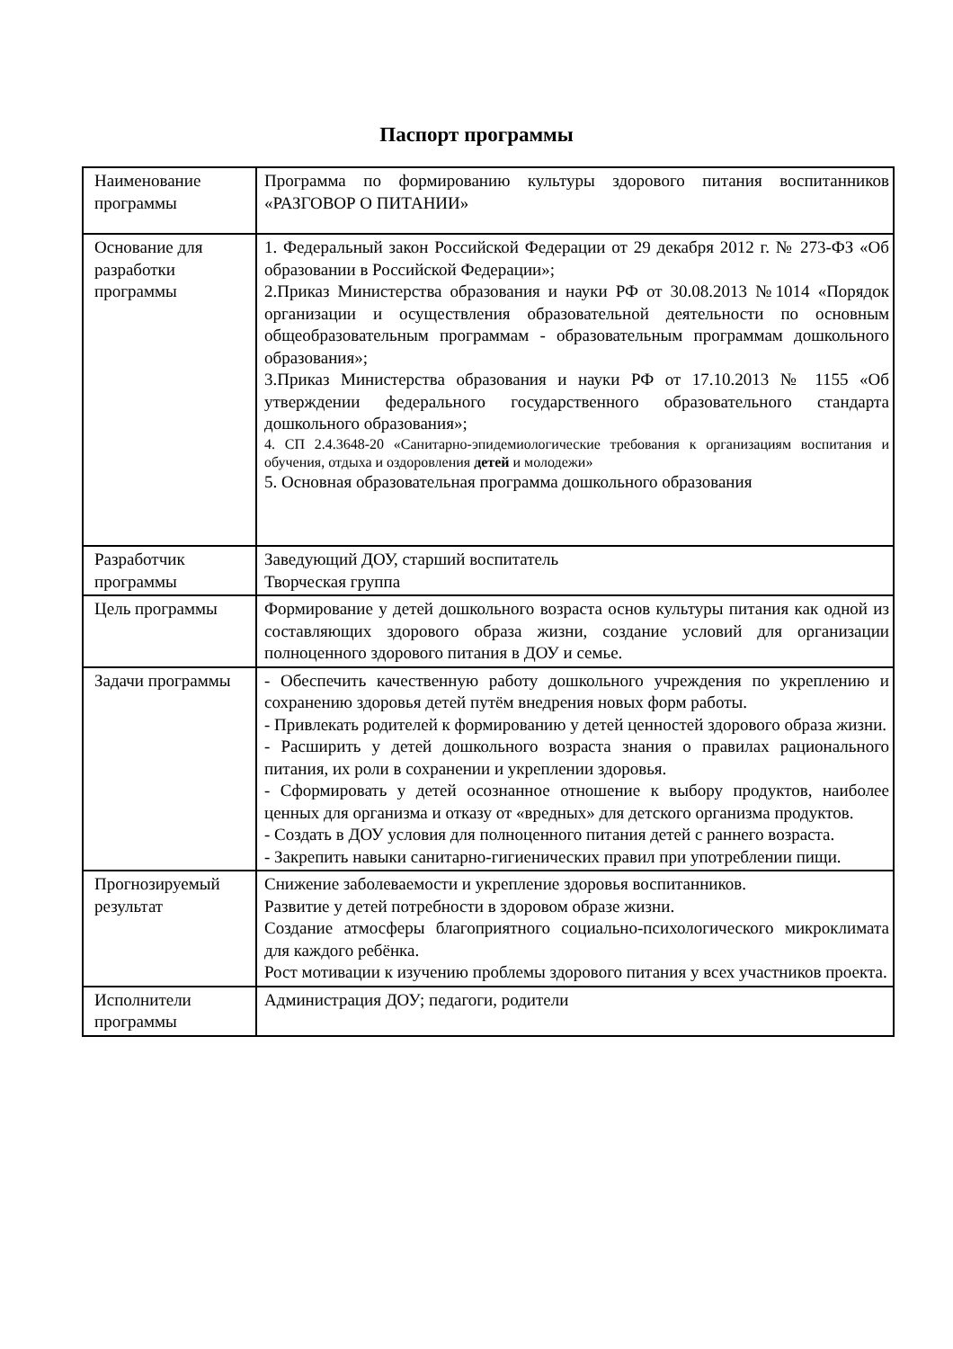Паспорт программы
| Наименование программы | Программа по формированию культуры здорового питания воспитанников «РАЗГОВОР О ПИТАНИИ» |
| Основание для разработки программы | 1. Федеральный закон Российской Федерации от 29 декабря 2012 г. № 273-ФЗ «Об образовании в Российской Федерации»; 2.Приказ Министерства образования и науки РФ от 30.08.2013 №1014 «Порядок организации и осуществления образовательной деятельности по основным общеобразовательным программам - образовательным программам дошкольного образования»; 3.Приказ Министерства образования и науки РФ от 17.10.2013 № 1155 «Об утверждении федерального государственного образовательного стандарта дошкольного образования»; 4. СП 2.4.3648-20 «Санитарно-эпидемиологические требования к организациям воспитания и обучения, отдыха и оздоровления детей и молодежи» 5. Основная образовательная программа дошкольного образования |
| Разработчик программы | Заведующий ДОУ, старший воспитатель Творческая группа |
| Цель программы | Формирование у детей дошкольного возраста основ культуры питания как одной из составляющих здорового образа жизни, создание условий для организации полноценного здорового питания в ДОУ и семье. |
| Задачи программы | - Обеспечить качественную работу дошкольного учреждения по укреплению и сохранению здоровья детей путём внедрения новых форм работы. - Привлекать родителей к формированию у детей ценностей здорового образа жизни. - Расширить у детей дошкольного возраста знания о правилах рационального питания, их роли в сохранении и укреплении здоровья. - Сформировать у детей осознанное отношение к выбору продуктов, наиболее ценных для организма и отказу от «вредных» для детского организма продуктов. - Создать в ДОУ условия для полноценного питания детей с раннего возраста. - Закрепить навыки санитарно-гигиенических правил при употреблении пищи. |
| Прогнозируемый результат | Снижение заболеваемости и укрепление здоровья воспитанников. Развитие у детей потребности в здоровом образе жизни. Создание атмосферы благоприятного социально-психологического микроклимата для каждого ребёнка. Рост мотивации к изучению проблемы здорового питания у всех участников проекта. |
| Исполнители программы | Администрация ДОУ; педагоги, родители |